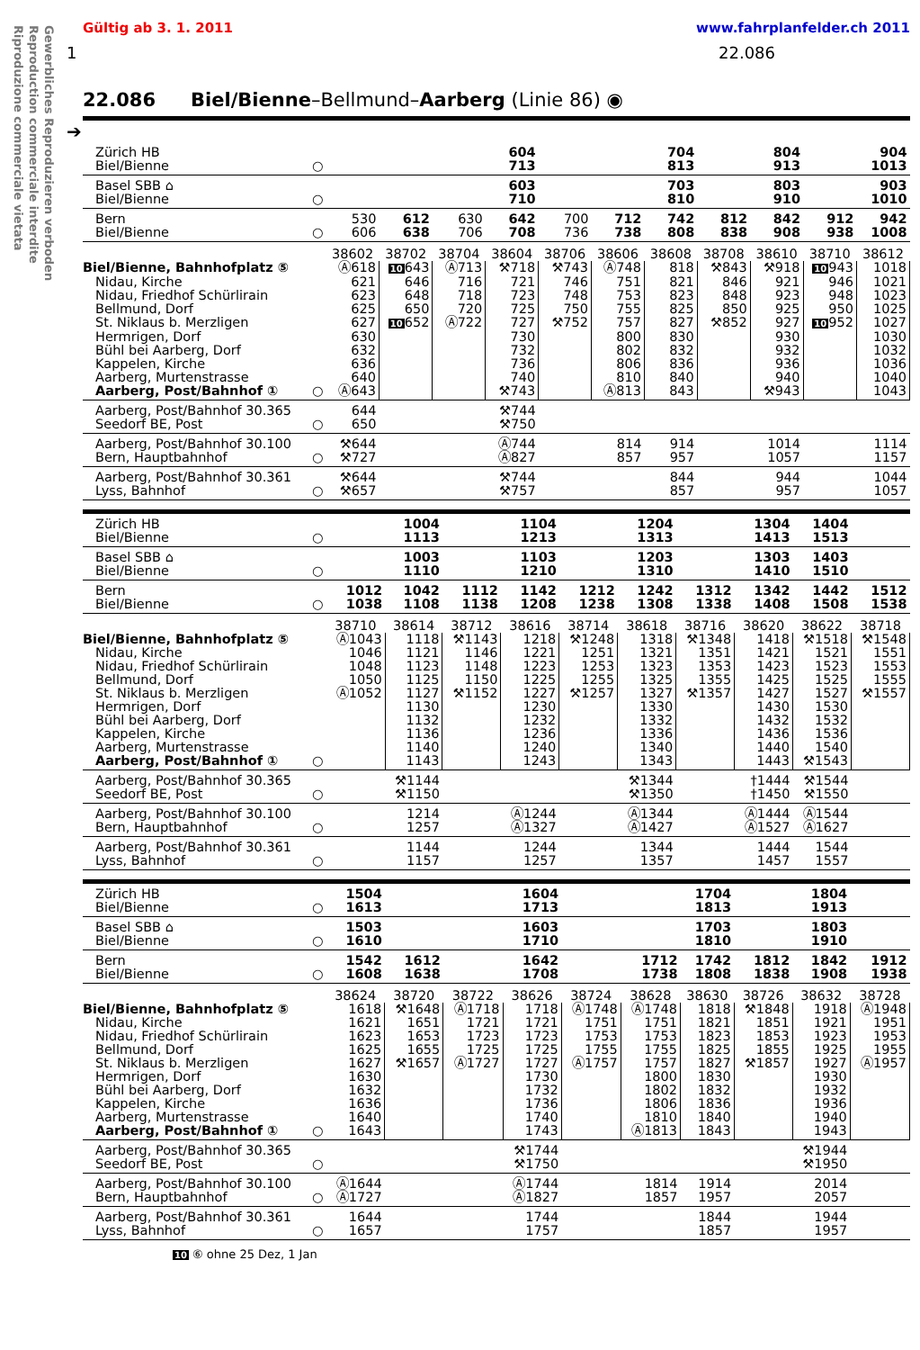Gewerbliches Reproduzieren verboden
Reproduction commerciale interdite
Riproduzione commerciale vietata
Gültig ab 3. 1. 2011 www.fahrplanfelder.ch 2011
1 22.086
22.086 Biel/Bienne–Bellmund–Aarberg (Linie 86) ◉
➔
| Zürich HB Biel/Bienne | ○ | | | | 604 713 | | | 704 813 | | 804 913 | | 904 1013 |
| Basel SBB ⌂ Biel/Bienne | ○ | | | | 603 710 | | | 703 810 | | 803 910 | | 903 1010 |
| Bern Biel/Bienne | ○ | 530 606 | 612 638 | 630 706 | 642 708 | 700 736 | 712 738 | 742 808 | 812 838 | 842 908 | 912 938 | 942 1008 |
| | | 38602 | 38702 | 38704 | 38604 | 38706 | 38606 | 38608 | 38708 | 38610 | 38710 | 38612 |
| Biel/Bienne, Bahnhofplatz ⑤ | | Ⓐ618 | 10 643 | Ⓐ713 | ⚒718 | ⚒743 | Ⓐ748 | 818 | ⚒843 | ⚒918 | 10 943 | 1018 |
| Nidau, Kirche | | 621 | 646 | 716 | 721 | 746 | 751 | 821 | 846 | 921 | 946 | 1021 |
| Nidau, Friedhof Schürlirain | | 623 | 648 | 718 | 723 | 748 | 753 | 823 | 848 | 923 | 948 | 1023 |
| Bellmund, Dorf | | 625 | 650 | 720 | 725 | 750 | 755 | 825 | 850 | 925 | 950 | 1025 |
| St. Niklaus b. Merzligen | | 627 | 10 652 | Ⓐ722 | 727 | ⚒752 | 757 | 827 | ⚒852 | 927 | 10 952 | 1027 |
| Hermrigen, Dorf | | 630 | | | 730 | | 800 | 830 | | 930 | | 1030 |
| Bühl bei Aarberg, Dorf | | 632 | | | 732 | | 802 | 832 | | 932 | | 1032 |
| Kappelen, Kirche | | 636 | | | 736 | | 806 | 836 | | 936 | | 1036 |
| Aarberg, Murtenstrasse | | 640 | | | 740 | | 810 | 840 | | 940 | | 1040 |
| Aarberg, Post/Bahnhof ① | ○ | Ⓐ643 | | | ⚒743 | | Ⓐ813 | 843 | | ⚒943 | | 1043 |
| Aarberg, Post/Bahnhof 30.365 Seedorf BE, Post | ○ | 644 650 | | | ⚒744 ⚒750 | | | | | | | |
| Aarberg, Post/Bahnhof 30.100 Bern, Hauptbahnhof | ○ | ⚒644 ⚒727 | | | Ⓐ744 Ⓐ827 | | 814 857 | 914 957 | | 1014 1057 | | 1114 1157 |
| Aarberg, Post/Bahnhof 30.361 Lyss, Bahnhof | ○ | ⚒644 ⚒657 | | | ⚒744 ⚒757 | | | 844 857 | | 944 957 | | 1044 1057 |
| Zürich HB Biel/Bienne | ○ | | 1004 1113 | | 1104 1213 | | 1204 1313 | | 1304 1413 | 1404 1513 | |
| Basel SBB ⌂ Biel/Bienne | ○ | | 1003 1110 | | 1103 1210 | | 1203 1310 | | 1303 1410 | 1403 1510 | |
| Bern Biel/Bienne | ○ | 1012 1038 | 1042 1108 | 1112 1138 | 1142 1208 | 1212 1238 | 1242 1308 | 1312 1338 | 1342 1408 | 1442 1508 | 1512 1538 |
| | | 38710 | 38614 | 38712 | 38616 | 38714 | 38618 | 38716 | 38620 | 38622 | 38718 |
| Biel/Bienne, Bahnhofplatz ⑤ | | Ⓐ1043 | 1118 | ⚒1143 | 1218 | ⚒1248 | 1318 | ⚒1348 | 1418 | ⚒1518 | ⚒1548 |
| Nidau, Kirche | | 1046 | 1121 | 1146 | 1221 | 1251 | 1321 | 1351 | 1421 | 1521 | 1551 |
| Nidau, Friedhof Schürlirain | | 1048 | 1123 | 1148 | 1223 | 1253 | 1323 | 1353 | 1423 | 1523 | 1553 |
| Bellmund, Dorf | | 1050 | 1125 | 1150 | 1225 | 1255 | 1325 | 1355 | 1425 | 1525 | 1555 |
| St. Niklaus b. Merzligen | | Ⓐ1052 | 1127 | ⚒1152 | 1227 | ⚒1257 | 1327 | ⚒1357 | 1427 | 1527 | ⚒1557 |
| Hermrigen, Dorf | | | 1130 | | 1230 | | 1330 | | 1430 | 1530 | |
| Bühl bei Aarberg, Dorf | | | 1132 | | 1232 | | 1332 | | 1432 | 1532 | |
| Kappelen, Kirche | | | 1136 | | 1236 | | 1336 | | 1436 | 1536 | |
| Aarberg, Murtenstrasse | | | 1140 | | 1240 | | 1340 | | 1440 | 1540 | |
| Aarberg, Post/Bahnhof ① | ○ | | 1143 | | 1243 | | 1343 | | 1443 | ⚒1543 | |
| Aarberg, Post/Bahnhof 30.365 Seedorf BE, Post | ○ | | ⚒1144 ⚒1150 | | | | ⚒1344 ⚒1350 | | †1444 †1450 | ⚒1544 ⚒1550 | |
| Aarberg, Post/Bahnhof 30.100 Bern, Hauptbahnhof | ○ | | 1214 1257 | | Ⓐ1244 Ⓐ1327 | | Ⓐ1344 Ⓐ1427 | | Ⓐ1444 Ⓐ1527 | Ⓐ1544 Ⓐ1627 | |
| Aarberg, Post/Bahnhof 30.361 Lyss, Bahnhof | ○ | | 1144 1157 | | 1244 1257 | | 1344 1357 | | 1444 1457 | 1544 1557 | |
| Zürich HB Biel/Bienne | ○ | 1504 1613 | | | 1604 1713 | | | 1704 1813 | | 1804 1913 | |
| Basel SBB ⌂ Biel/Bienne | ○ | 1503 1610 | | | 1603 1710 | | | 1703 1810 | | 1803 1910 | |
| Bern Biel/Bienne | ○ | 1542 1608 | 1612 1638 | | 1642 1708 | | 1712 1738 | 1742 1808 | 1812 1838 | 1842 1908 | 1912 1938 |
| | | 38624 | 38720 | 38722 | 38626 | 38724 | 38628 | 38630 | 38726 | 38632 | 38728 |
| Biel/Bienne, Bahnhofplatz ⑤ | | 1618 | ⚒1648 | Ⓐ1718 | 1718 | Ⓐ1748 | Ⓐ1748 | 1818 | ⚒1848 | 1918 | Ⓐ1948 |
| Nidau, Kirche | | 1621 | 1651 | 1721 | 1721 | 1751 | 1751 | 1821 | 1851 | 1921 | 1951 |
| Nidau, Friedhof Schürlirain | | 1623 | 1653 | 1723 | 1723 | 1753 | 1753 | 1823 | 1853 | 1923 | 1953 |
| Bellmund, Dorf | | 1625 | 1655 | 1725 | 1725 | 1755 | 1755 | 1825 | 1855 | 1925 | 1955 |
| St. Niklaus b. Merzligen | | 1627 | ⚒1657 | Ⓐ1727 | 1727 | Ⓐ1757 | 1757 | 1827 | ⚒1857 | 1927 | Ⓐ1957 |
| Hermrigen, Dorf | | 1630 | | | 1730 | | 1800 | 1830 | | 1930 | |
| Bühl bei Aarberg, Dorf | | 1632 | | | 1732 | | 1802 | 1832 | | 1932 | |
| Kappelen, Kirche | | 1636 | | | 1736 | | 1806 | 1836 | | 1936 | |
| Aarberg, Murtenstrasse | | 1640 | | | 1740 | | 1810 | 1840 | | 1940 | |
| Aarberg, Post/Bahnhof ① | ○ | 1643 | | | 1743 | | Ⓐ1813 | 1843 | | 1943 | |
| Aarberg, Post/Bahnhof 30.365 Seedorf BE, Post | ○ | | | | ⚒1744 ⚒1750 | | | | | ⚒1944 ⚒1950 | |
| Aarberg, Post/Bahnhof 30.100 Bern, Hauptbahnhof | ○ | Ⓐ1644 Ⓐ1727 | | | Ⓐ1744 Ⓐ1827 | | 1814 1857 | 1914 1957 | | 2014 2057 | |
| Aarberg, Post/Bahnhof 30.361 Lyss, Bahnhof | ○ | 1644 1657 | | | 1744 1757 | | | 1844 1857 | | 1944 1957 | |
10 ⑥ ohne 25 Dez, 1 Jan